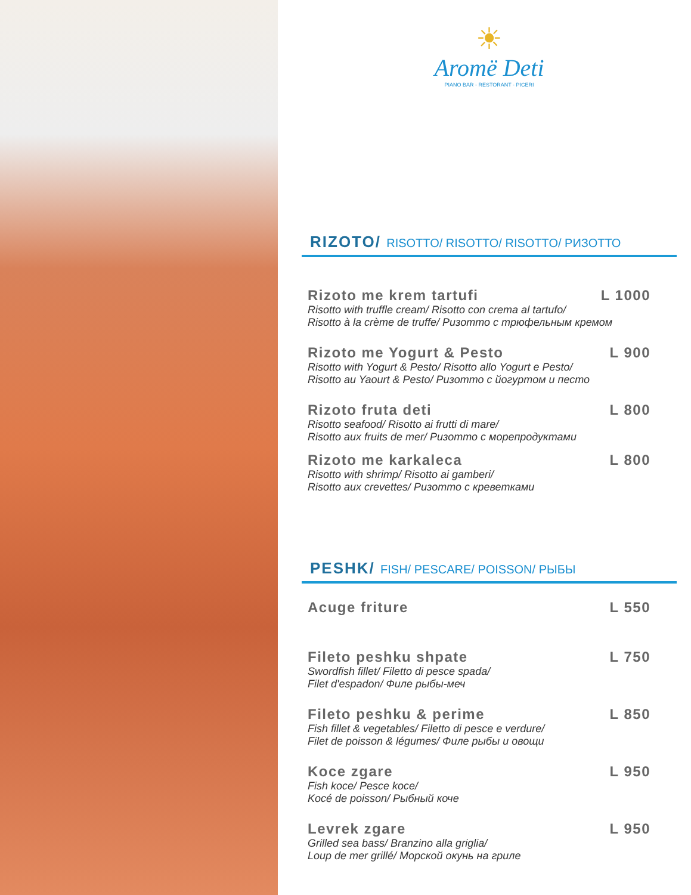☀
Aromë Deti
PIANO BAR - RESTORANT - PICERI
RIZOTO/ RISOTTO/ RISOTTO/ RISOTTO/ РИЗОТТО
Rizoto me krem tartufi L 1000
Risotto with truffle cream/ Risotto con crema al tartufo/
Risotto à la crème de truffe/ Ризотто с трюфельным кремом
Rizoto me Yogurt & Pesto L 900
Risotto with Yogurt & Pesto/ Risotto allo Yogurt e Pesto/
Risotto au Yaourt & Pesto/ Ризотто с йогуртом и песто
Rizoto fruta deti L 800
Risotto seafood/ Risotto ai frutti di mare/
Risotto aux fruits de mer/ Ризотто с морепродуктами
Rizoto me karkaleca L 800
Risotto with shrimp/ Risotto ai gamberi/
Risotto aux crevettes/ Ризотто с креветками
PESHK/ FISH/ PESCARE/ POISSON/ РЫБЫ
Acuge friture L 550
Fileto peshku shpate L 750
Swordfish fillet/ Filetto di pesce spada/
Filet d'espadon/ Филе рыбы-меч
Fileto peshku & perime L 850
Fish fillet & vegetables/ Filetto di pesce e verdure/
Filet de poisson & légumes/ Филе рыбы и овощи
Koce zgare L 950
Fish koce/ Pesce koce/
Kocé de poisson/ Рыбный коче
Levrek zgare L 950
Grilled sea bass/ Branzino alla griglia/
Loup de mer grillé/ Морской окунь на гриле